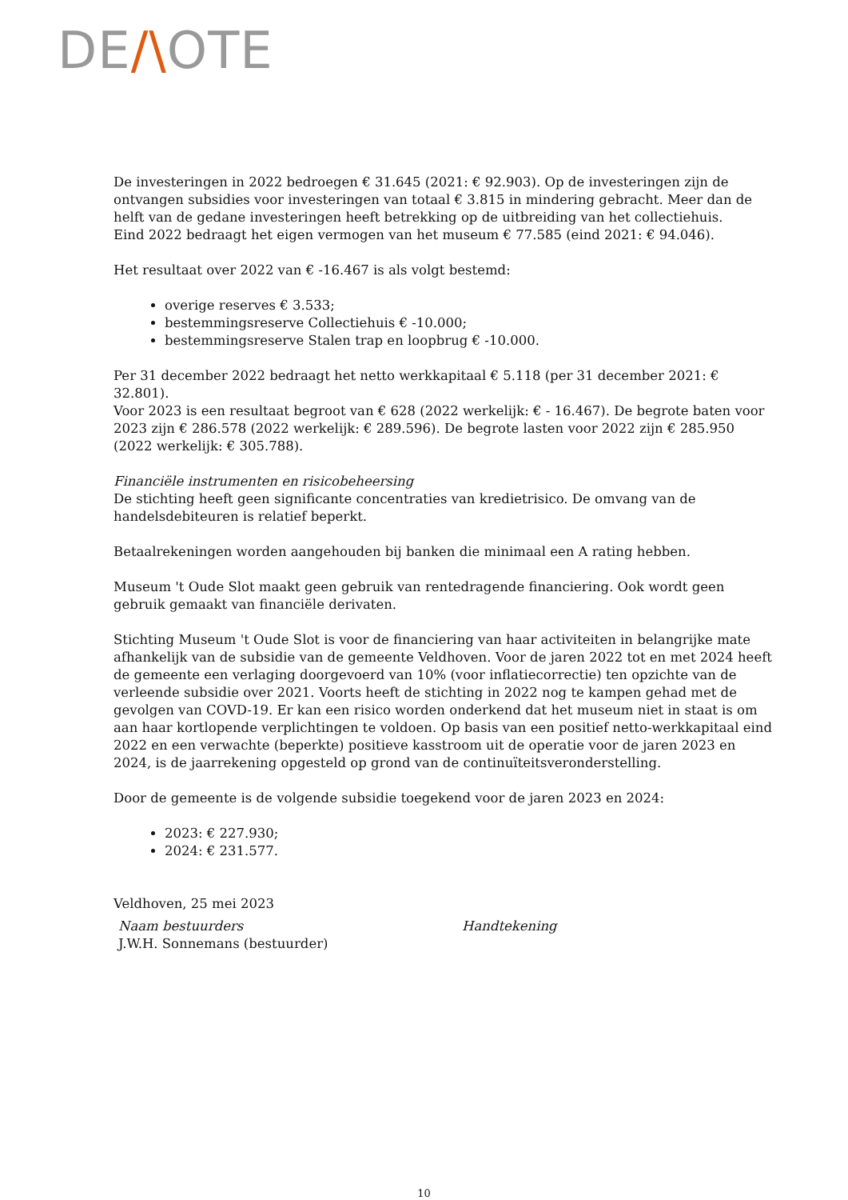DE/\OTE
De investeringen in 2022 bedroegen € 31.645 (2021: € 92.903). Op de investeringen zijn de ontvangen subsidies voor investeringen van totaal € 3.815 in mindering gebracht. Meer dan de helft van de gedane investeringen heeft betrekking op de uitbreiding van het collectiehuis.
Eind 2022 bedraagt het eigen vermogen van het museum € 77.585 (eind 2021: € 94.046).
Het resultaat over 2022 van € -16.467 is als volgt bestemd:
overige reserves € 3.533;
bestemmingsreserve Collectiehuis € -10.000;
bestemmingsreserve Stalen trap en loopbrug € -10.000.
Per 31 december 2022 bedraagt het netto werkkapitaal € 5.118 (per 31 december 2021: € 32.801).
Voor 2023 is een resultaat begroot van € 628 (2022 werkelijk: € - 16.467). De begrote baten voor 2023 zijn € 286.578 (2022 werkelijk: € 289.596). De begrote lasten voor 2022 zijn € 285.950 (2022 werkelijk: € 305.788).
Financiële instrumenten en risicobeheersing
De stichting heeft geen significante concentraties van kredietrisico. De omvang van de handelsdebiteuren is relatief beperkt.
Betaalrekeningen worden aangehouden bij banken die minimaal een A rating hebben.
Museum 't Oude Slot maakt geen gebruik van rentedragende financiering. Ook wordt geen gebruik gemaakt van financiële derivaten.
Stichting Museum 't Oude Slot is voor de financiering van haar activiteiten in belangrijke mate afhankelijk van de subsidie van de gemeente Veldhoven. Voor de jaren 2022 tot en met 2024 heeft de gemeente een verlaging doorgevoerd van 10% (voor inflatiecorrectie) ten opzichte van de verleende subsidie over 2021. Voorts heeft de stichting in 2022 nog te kampen gehad met de gevolgen van COVD-19. Er kan een risico worden onderkend dat het museum niet in staat is om aan haar kortlopende verplichtingen te voldoen. Op basis van een positief netto-werkkapitaal eind 2022 en een verwachte (beperkte) positieve kasstroom uit de operatie voor de jaren 2023 en 2024, is de jaarrekening opgesteld op grond van de continuïteitsveronderstelling.
Door de gemeente is de volgende subsidie toegekend voor de jaren 2023 en 2024:
2023: € 227.930;
2024: € 231.577.
Veldhoven, 25 mei 2023
Naam bestuurders
J.W.H. Sonnemans (bestuurder)
Handtekening
10